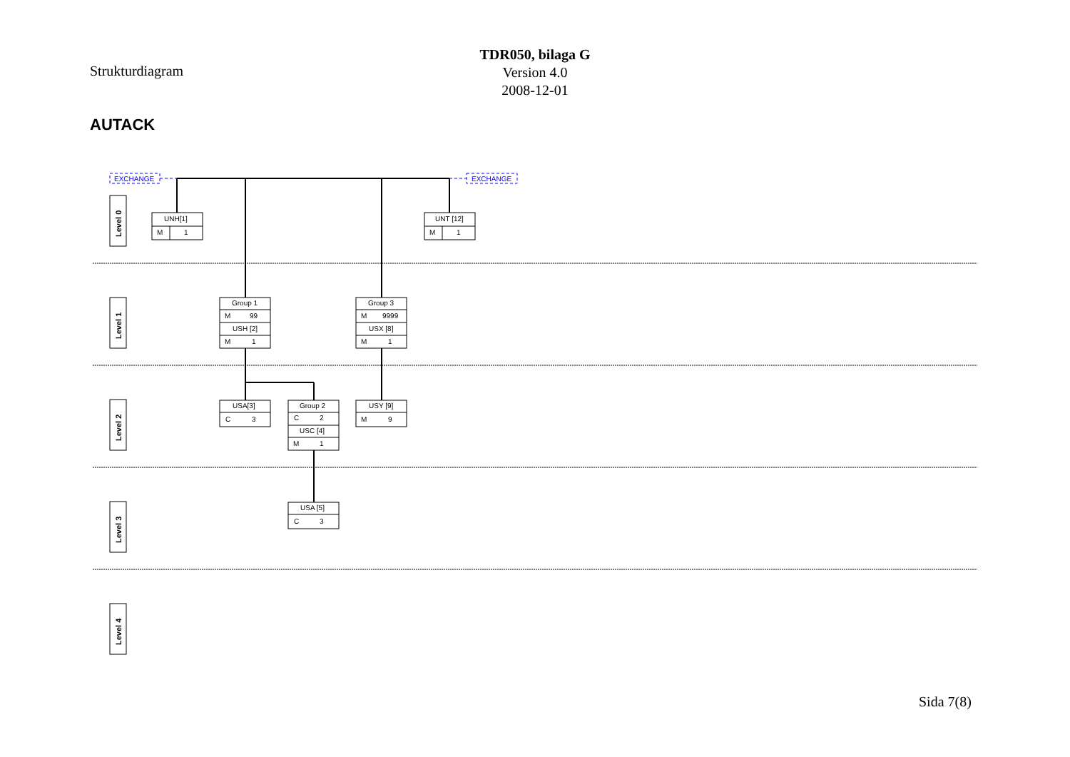Strukturdiagram
TDR050, bilaga G
Version 4.0
2008-12-01
AUTACK
EXCHANGE
EXCHANGE
Level 0
Level 1
Level 2
Level 3
Level 4
UNH[1]
M
1
UNT [12]
M
1
Group 1
M
99
USH [2]
M
1
Group 3
M
9999
USX [8]
M
1
USA[3]
C
3
Group 2
C
2
USC [4]
M
1
USY [9]
M
9
USA [5]
C
3
Sida 7(8)